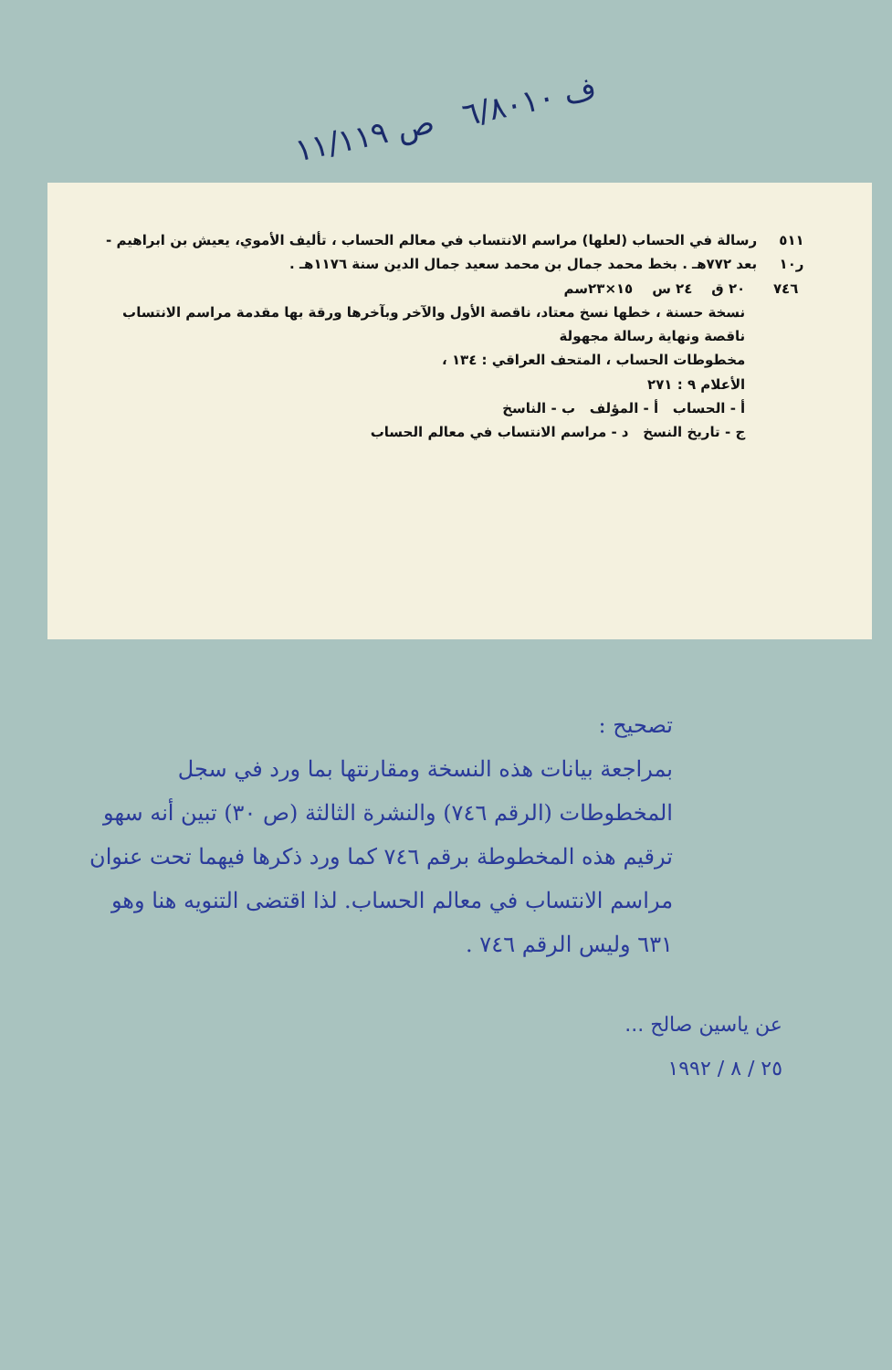ف ٨‎٠‎١‎٠‎/٦ ص ١١/١١٩
٥١١
ر١٠
رسالة في الحساب (لعلها) مراسم الانتساب في معالم الحساب ، تأليف الأموي، يعيش بن ابراهيم - بعد ٧٧٢هـ . بخط محمد جمال بن محمد سعيد جمال الدين سنة ١١٧٦هـ .
٧٤٦ ٢٠ ق ٢٤ س ١٥×٢٣سم
نسخة حسنة ، خطها نسخ معتاد، ناقصة الأول والآخر وبآخرها ورقة بها مقدمة مراسم الانتساب ناقصة ونهاية رسالة مجهولة
مخطوطات الحساب ، المتحف العراقي : ١٣٤ ،
الأعلام ٩ : ٢٧١
أ - الحساب أ - المؤلف ب - الناسخ
ج - تاريخ النسخ د - مراسم الانتساب في معالم الحساب
تصحيح :
بمراجعة بيانات هذه النسخة ومقارنتها بما ورد في سجل المخطوطات (الرقم ٧٤٦) والنشرة الثالثة (ص ٣٠) تبين أنه سهو ترقيم هذه المخطوطة برقم ٧٤٦ كما ورد ذكرها فيهما تحت عنوان مراسم الانتساب في معالم الحساب. لذا اقتضى التنويه هنا وهو ٦٣١ وليس الرقم ٧٤٦ .
عن ياسين صالح ...
٢٥ / ٨ / ١٩٩٢